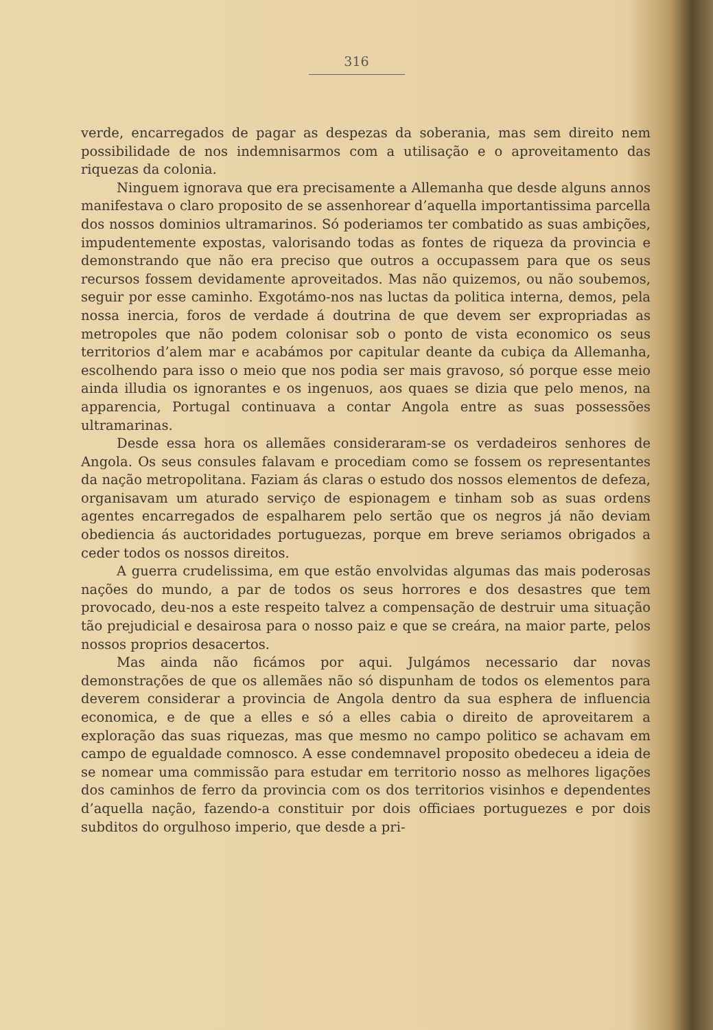316
verde, encarregados de pagar as despezas da soberania, mas sem direito nem possibilidade de nos indemnisarmos com a utilisação e o aproveitamento das riquezas da colonia.
Ninguem ignorava que era precisamente a Allemanha que desde alguns annos manifestava o claro proposito de se assenhorear d’aquella importantissima parcella dos nossos dominios ultramarinos. Só poderiamos ter combatido as suas ambições, impudentemente expostas, valorisando todas as fontes de riqueza da provincia e demonstrando que não era preciso que outros a occupassem para que os seus recursos fossem devidamente aproveitados. Mas não quizemos, ou não soubemos, seguir por esse caminho. Exgotámo-nos nas luctas da politica interna, demos, pela nossa inercia, foros de verdade á doutrina de que devem ser expropriadas as metropoles que não podem colonisar sob o ponto de vista economico os seus territorios d’alem mar e acabámos por capitular deante da cubiça da Allemanha, escolhendo para isso o meio que nos podia ser mais gravoso, só porque esse meio ainda illudia os ignorantes e os ingenuos, aos quaes se dizia que pelo menos, na apparencia, Portugal continuava a contar Angola entre as suas possessões ultramarinas.
Desde essa hora os allemães consideraram-se os verdadeiros senhores de Angola. Os seus consules falavam e procediam como se fossem os representantes da nação metropolitana. Faziam ás claras o estudo dos nossos elementos de defeza, organisavam um aturado serviço de espionagem e tinham sob as suas ordens agentes encarregados de espalharem pelo sertão que os negros já não deviam obediencia ás auctoridades portuguezas, porque em breve seriamos obrigados a ceder todos os nossos direitos.
A guerra crudelissima, em que estão envolvidas algumas das mais poderosas nações do mundo, a par de todos os seus horrores e dos desastres que tem provocado, deu-nos a este respeito talvez a compensação de destruir uma situação tão prejudicial e desairosa para o nosso paiz e que se creára, na maior parte, pelos nossos proprios desacertos.
Mas ainda não ficámos por aqui. Julgámos necessario dar novas demonstrações de que os allemães não só dispunham de todos os elementos para deverem considerar a provincia de Angola dentro da sua esphera de influencia economica, e de que a elles e só a elles cabia o direito de aproveitarem a exploração das suas riquezas, mas que mesmo no campo politico se achavam em campo de egualdade comnosco. A esse condemnavel proposito obedeceu a ideia de se nomear uma commissão para estudar em territorio nosso as melhores ligações dos caminhos de ferro da provincia com os dos territorios visinhos e dependentes d’aquella nação, fazendo-a constituir por dois officiaes portuguezes e por dois subditos do orgulhoso imperio, que desde a pri-